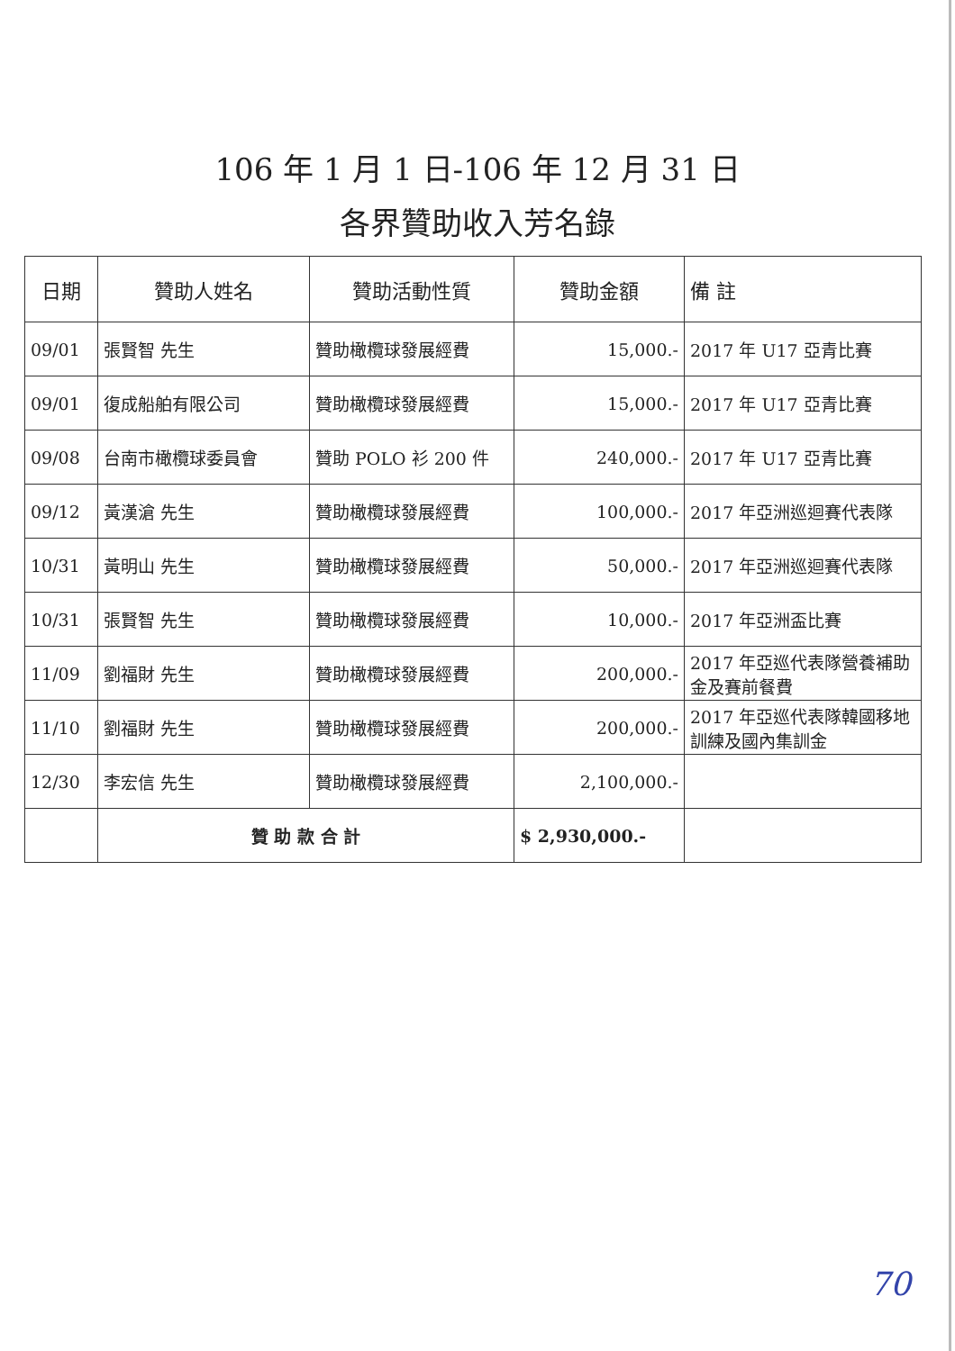106 年 1 月 1 日-106 年 12 月 31 日
各界贊助收入芳名錄
| 日期 | 贊助人姓名 | 贊助活動性質 | 贊助金額 | 備 註 |
| --- | --- | --- | --- | --- |
| 09/01 | 張賢智 先生 | 贊助橄欖球發展經費 | 15,000.- | 2017 年 U17 亞青比賽 |
| 09/01 | 復成船舶有限公司 | 贊助橄欖球發展經費 | 15,000.- | 2017 年 U17 亞青比賽 |
| 09/08 | 台南市橄欖球委員會 | 贊助 POLO 衫 200 件 | 240,000.- | 2017 年 U17 亞青比賽 |
| 09/12 | 黃漢滄 先生 | 贊助橄欖球發展經費 | 100,000.- | 2017 年亞洲巡迴賽代表隊 |
| 10/31 | 黃明山 先生 | 贊助橄欖球發展經費 | 50,000.- | 2017 年亞洲巡迴賽代表隊 |
| 10/31 | 張賢智 先生 | 贊助橄欖球發展經費 | 10,000.- | 2017 年亞洲盃比賽 |
| 11/09 | 劉福財 先生 | 贊助橄欖球發展經費 | 200,000.- | 2017 年亞巡代表隊營養補助金及賽前餐費 |
| 11/10 | 劉福財 先生 | 贊助橄欖球發展經費 | 200,000.- | 2017 年亞巡代表隊韓國移地訓練及國內集訓金 |
| 12/30 | 李宏信 先生 | 贊助橄欖球發展經費 | 2,100,000.- | |
| | 贊 助 款 合 計 | | $ 2,930,000.- | |
70